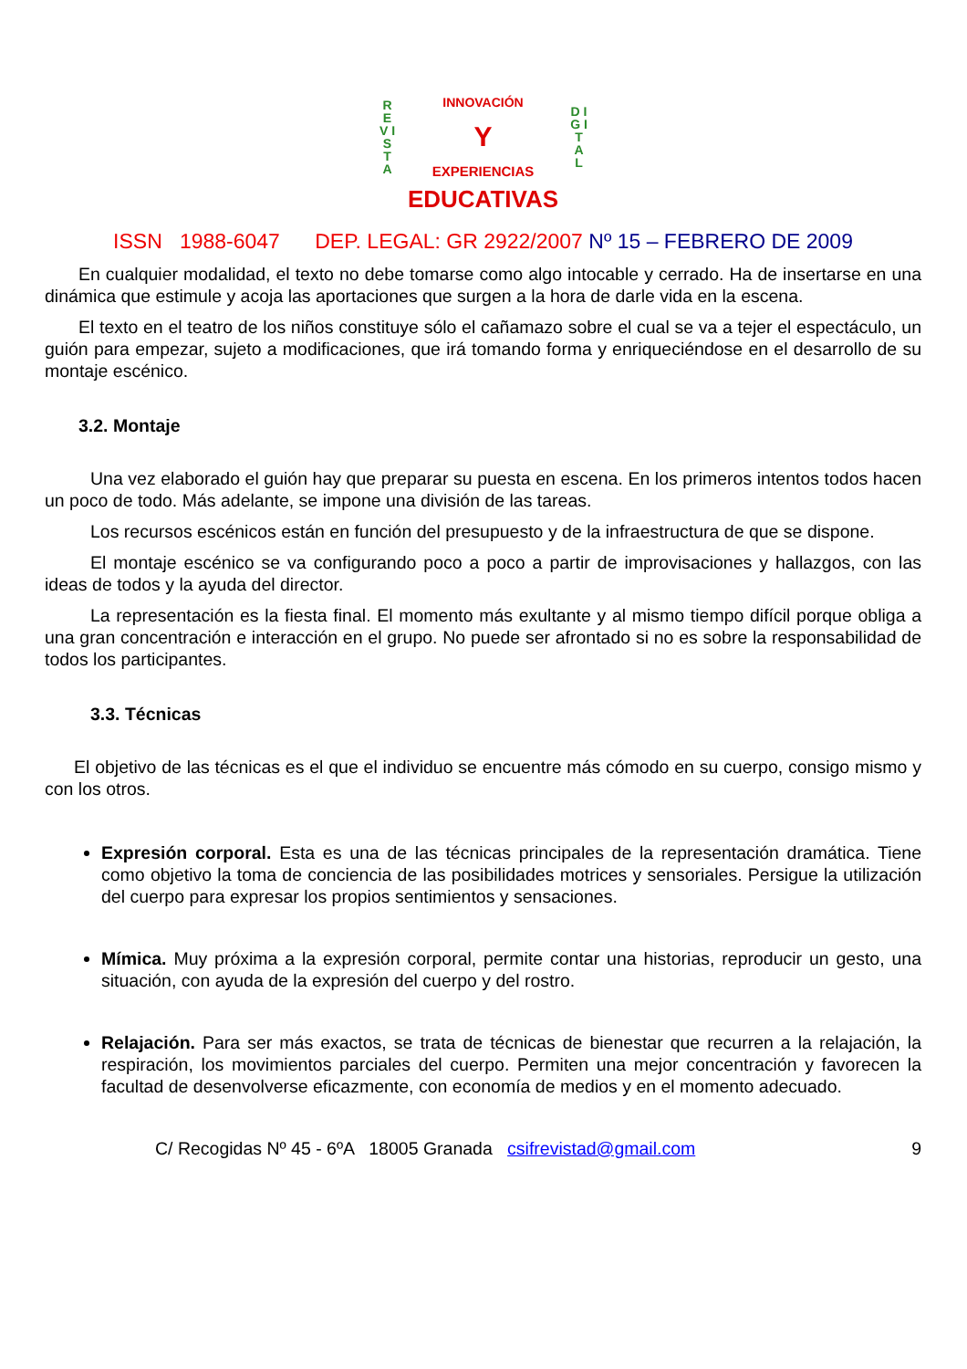R E V I S T A
INNOVACIÓN
Y
EXPERIENCIAS
D I G I T A L
EDUCATIVAS
ISSN 1988-6047 DEP. LEGAL: GR 2922/2007 Nº 15 – FEBRERO DE 2009
En cualquier modalidad, el texto no debe tomarse como algo intocable y cerrado. Ha de insertarse en una dinámica que estimule y acoja las aportaciones que surgen a la hora de darle vida en la escena.
El texto en el teatro de los niños constituye sólo el cañamazo sobre el cual se va a tejer el espectáculo, un guión para empezar, sujeto a modificaciones, que irá tomando forma y enriqueciéndose en el desarrollo de su montaje escénico.
3.2. Montaje
Una vez elaborado el guión hay que preparar su puesta en escena. En los primeros intentos todos hacen un poco de todo. Más adelante, se impone una división de las tareas.
Los recursos escénicos están en función del presupuesto y de la infraestructura de que se dispone.
El montaje escénico se va configurando poco a poco a partir de improvisaciones y hallazgos, con las ideas de todos y la ayuda del director.
La representación es la fiesta final. El momento más exultante y al mismo tiempo difícil porque obliga a una gran concentración e interacción en el grupo. No puede ser afrontado si no es sobre la responsabilidad de todos los participantes.
3.3. Técnicas
El objetivo de las técnicas es el que el individuo se encuentre más cómodo en su cuerpo, consigo mismo y con los otros.
Expresión corporal. Esta es una de las técnicas principales de la representación dramática. Tiene como objetivo la toma de conciencia de las posibilidades motrices y sensoriales. Persigue la utilización del cuerpo para expresar los propios sentimientos y sensaciones.
Mímica. Muy próxima a la expresión corporal, permite contar una historias, reproducir un gesto, una situación, con ayuda de la expresión del cuerpo y del rostro.
Relajación. Para ser más exactos, se trata de técnicas de bienestar que recurren a la relajación, la respiración, los movimientos parciales del cuerpo. Permiten una mejor concentración y favorecen la facultad de desenvolverse eficazmente, con economía de medios y en el momento adecuado.
C/ Recogidas Nº 45 - 6ºA 18005 Granada csifrevistad@gmail.com 9